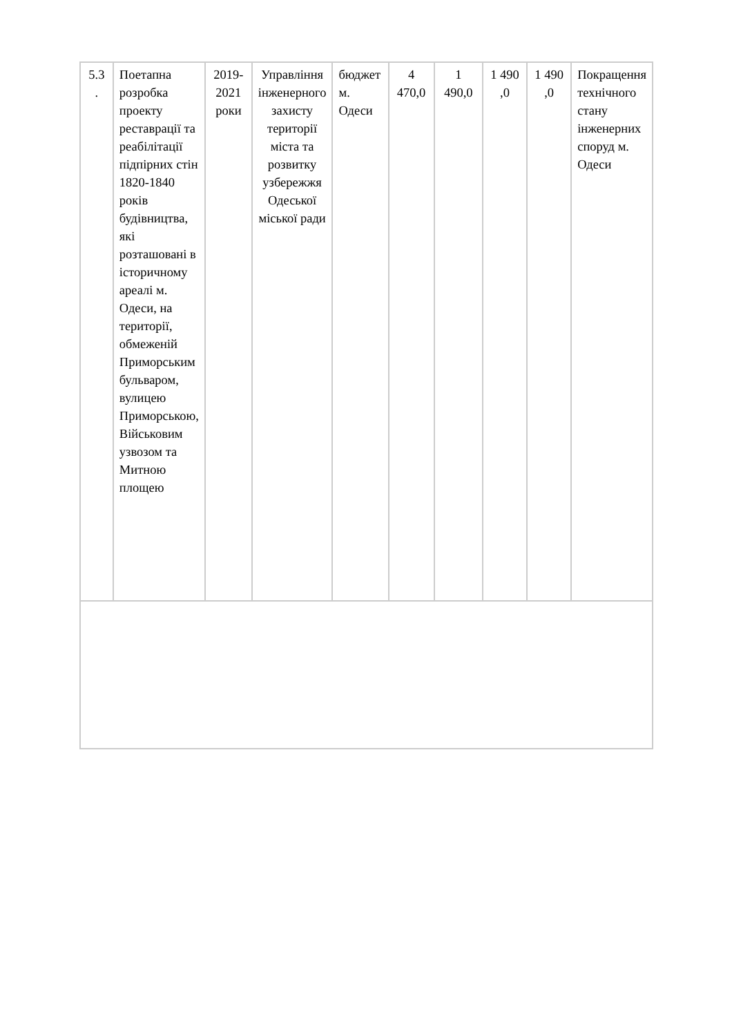| 5.3 . | Поетапна розробка проекту реставрації та реабілітації підпірних стін 1820-1840 років будівництва, які розташовані в історичному ареалі м. Одеси, на території, обмеженій Приморським бульваром, вулицею Приморською, Військовим узвозом та Митною площею | 2019-2021 роки | Управління інженерного захисту території міста та розвитку узбережжя Одеської міської ради | бюджет м. Одеси | 4 470,0 | 1 490,0 | 1 490 ,0 | 1 490 ,0 | Покращення технічного стану інженерних споруд м. Одеси |